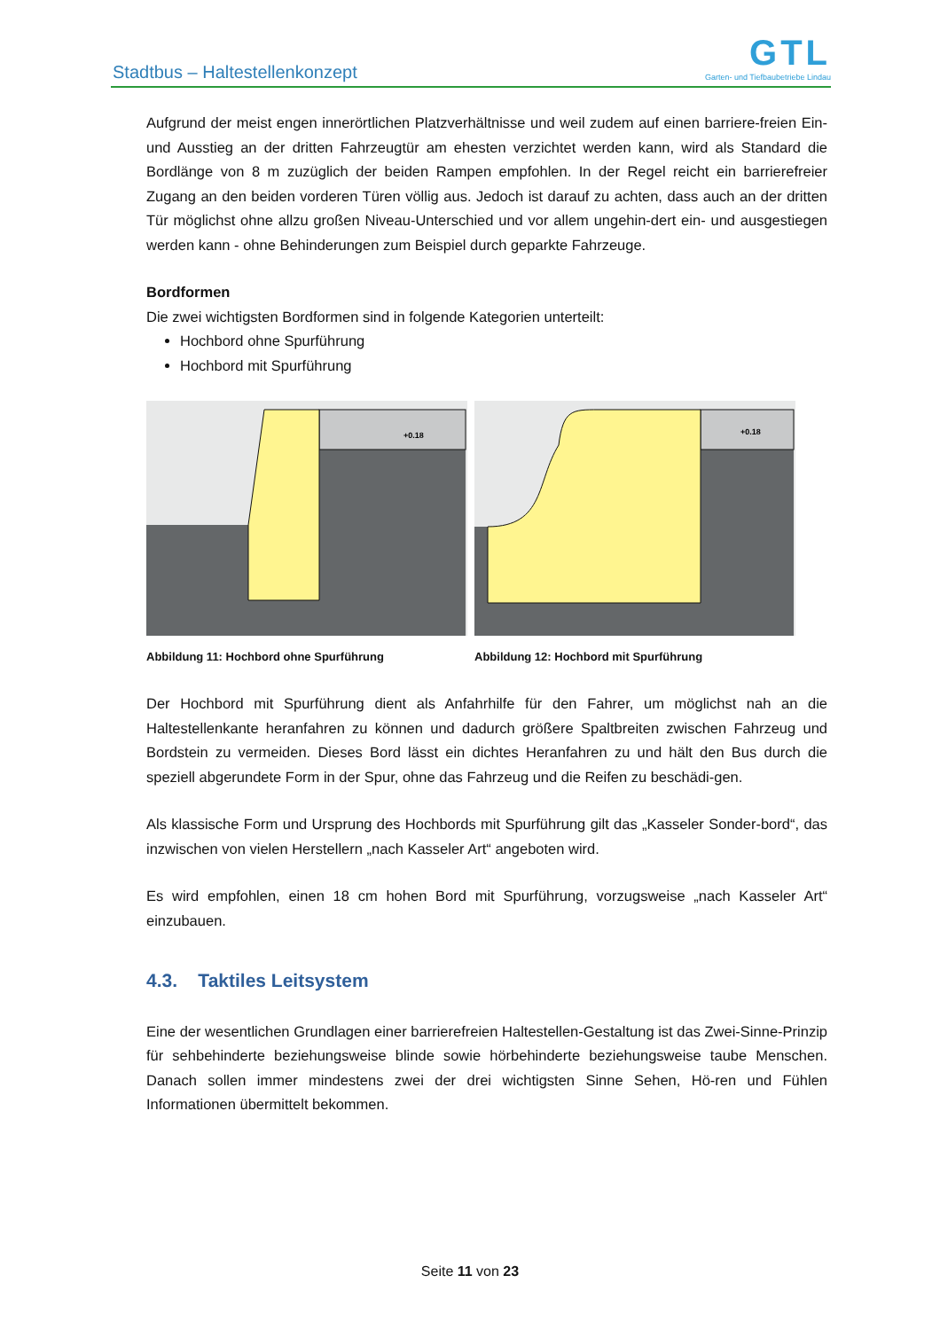Stadtbus – Haltestellenkonzept
GTL
Garten- und Tiefbaubetriebe Lindau
Aufgrund der meist engen innerörtlichen Platzverhältnisse und weil zudem auf einen barriere-freien Ein- und Ausstieg an der dritten Fahrzeugtür am ehesten verzichtet werden kann, wird als Standard die Bordlänge von 8 m zuzüglich der beiden Rampen empfohlen. In der Regel reicht ein barrierefreier Zugang an den beiden vorderen Türen völlig aus. Jedoch ist darauf zu achten, dass auch an der dritten Tür möglichst ohne allzu großen Niveau-Unterschied und vor allem ungehin-dert ein- und ausgestiegen werden kann - ohne Behinderungen zum Beispiel durch geparkte Fahrzeuge.
Bordformen
Die zwei wichtigsten Bordformen sind in folgende Kategorien unterteilt:
Hochbord ohne Spurführung
Hochbord mit Spurführung
+0.18
Abbildung 11: Hochbord ohne Spurführung
+0.18
Abbildung 12: Hochbord mit Spurführung
Der Hochbord mit Spurführung dient als Anfahrhilfe für den Fahrer, um möglichst nah an die Haltestellenkante heranfahren zu können und dadurch größere Spaltbreiten zwischen Fahrzeug und Bordstein zu vermeiden. Dieses Bord lässt ein dichtes Heranfahren zu und hält den Bus durch die speziell abgerundete Form in der Spur, ohne das Fahrzeug und die Reifen zu beschädi-gen.
Als klassische Form und Ursprung des Hochbords mit Spurführung gilt das „Kasseler Sonder-bord“, das inzwischen von vielen Herstellern „nach Kasseler Art“ angeboten wird.
Es wird empfohlen, einen 18 cm hohen Bord mit Spurführung, vorzugsweise „nach Kasseler Art“ einzubauen.
4.3. Taktiles Leitsystem
Eine der wesentlichen Grundlagen einer barrierefreien Haltestellen-Gestaltung ist das Zwei-Sinne-Prinzip für sehbehinderte beziehungsweise blinde sowie hörbehinderte beziehungsweise taube Menschen. Danach sollen immer mindestens zwei der drei wichtigsten Sinne Sehen, Hö-ren und Fühlen Informationen übermittelt bekommen.
Seite 11 von 23